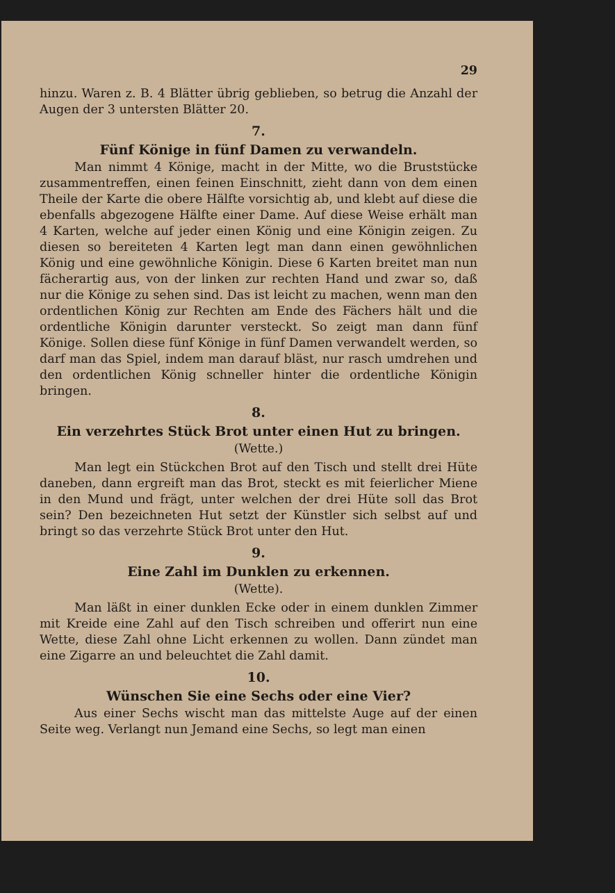29
hinzu. Waren z. B. 4 Blätter übrig geblieben, so betrug die Anzahl der Augen der 3 untersten Blätter 20.
7.
Fünf Könige in fünf Damen zu verwandeln.
Man nimmt 4 Könige, macht in der Mitte, wo die Bruststücke zusammentreffen, einen feinen Einschnitt, zieht dann von dem einen Theile der Karte die obere Hälfte vorsichtig ab, und klebt auf diese die ebenfalls abgezogene Hälfte einer Dame. Auf diese Weise erhält man 4 Karten, welche auf jeder einen König und eine Königin zeigen. Zu diesen so bereiteten 4 Karten legt man dann einen gewöhnlichen König und eine gewöhnliche Königin. Diese 6 Karten breitet man nun fächerartig aus, von der linken zur rechten Hand und zwar so, daß nur die Könige zu sehen sind. Das ist leicht zu machen, wenn man den ordentlichen König zur Rechten am Ende des Fächers hält und die ordentliche Königin darunter versteckt. So zeigt man dann fünf Könige. Sollen diese fünf Könige in fünf Damen verwandelt werden, so darf man das Spiel, indem man darauf bläst, nur rasch umdrehen und den ordentlichen König schneller hinter die ordentliche Königin bringen.
8.
Ein verzehrtes Stück Brot unter einen Hut zu bringen.
(Wette.)
Man legt ein Stückchen Brot auf den Tisch und stellt drei Hüte daneben, dann ergreift man das Brot, steckt es mit feierlicher Miene in den Mund und frägt, unter welchen der drei Hüte soll das Brot sein? Den bezeichneten Hut setzt der Künstler sich selbst auf und bringt so das verzehrte Stück Brot unter den Hut.
9.
Eine Zahl im Dunklen zu erkennen.
(Wette).
Man läßt in einer dunklen Ecke oder in einem dunklen Zimmer mit Kreide eine Zahl auf den Tisch schreiben und offerirt nun eine Wette, diese Zahl ohne Licht erkennen zu wollen. Dann zündet man eine Zigarre an und beleuchtet die Zahl damit.
10.
Wünschen Sie eine Sechs oder eine Vier?
Aus einer Sechs wischt man das mittelste Auge auf der einen Seite weg. Verlangt nun Jemand eine Sechs, so legt man einen